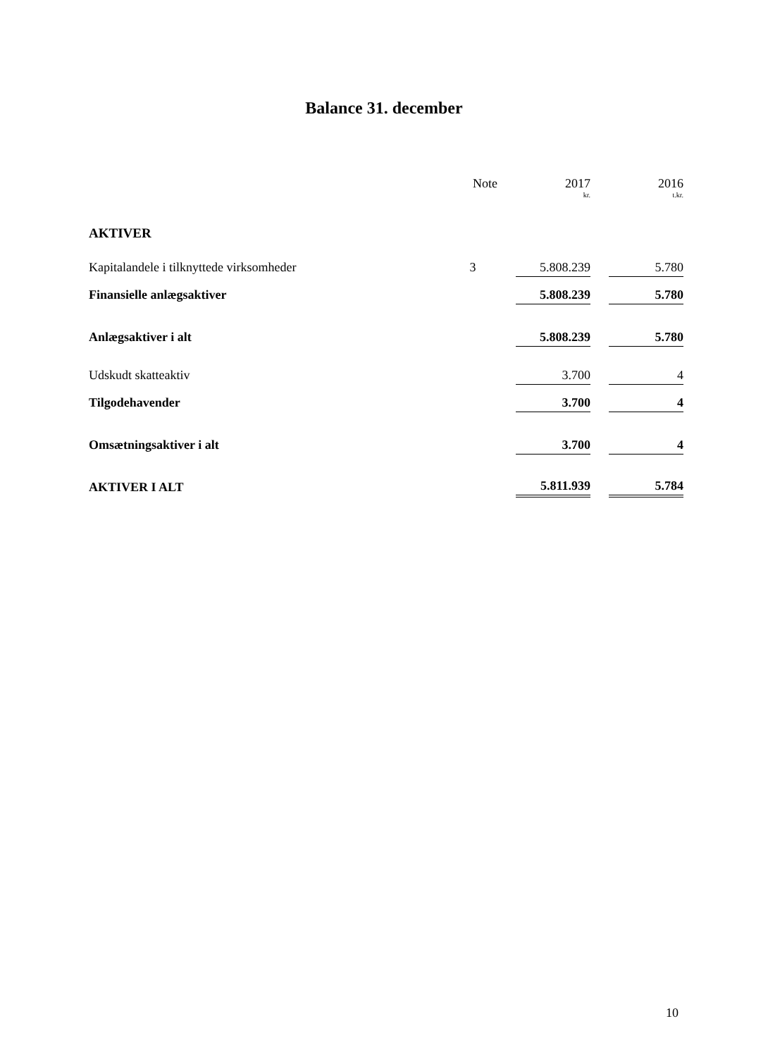Balance 31. december
| | Note | | 2017 | | 2016 |
| --- | --- | --- | --- | --- | --- |
| | | | kr. | | t.kr. |
| AKTIVER | | | | | |
| Kapitalandele i tilknyttede virksomheder | 3 | | 5.808.239 | | 5.780 |
| Finansielle anlægsaktiver | | | 5.808.239 | | 5.780 |
| Anlægsaktiver i alt | | | 5.808.239 | | 5.780 |
| Udskudt skatteaktiv | | | 3.700 | | 4 |
| Tilgodehavender | | | 3.700 | | 4 |
| Omsætningsaktiver i alt | | | 3.700 | | 4 |
| AKTIVER I ALT | | | 5.811.939 | | 5.784 |
10